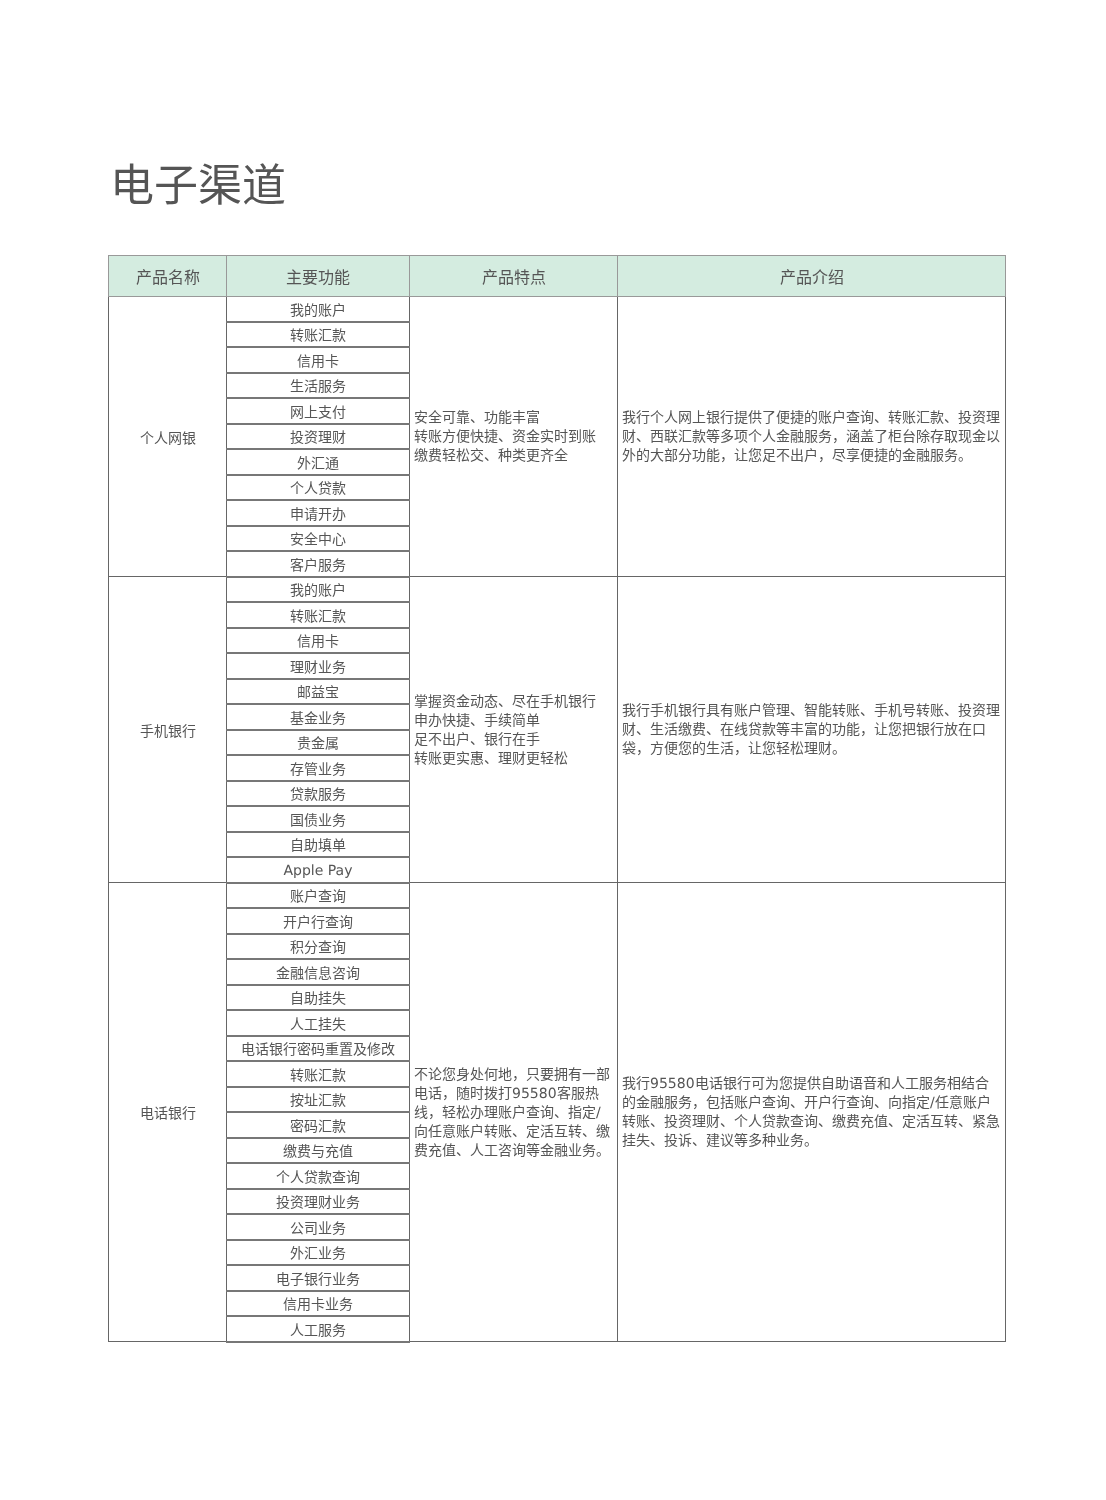电子渠道
| 产品名称 | 主要功能 | 产品特点 | 产品介绍 |
| --- | --- | --- | --- |
| 个人网银 | 我的账户 | 安全可靠、功能丰富 转账方便快捷、资金实时到账 缴费轻松交、种类更齐全 | 我行个人网上银行提供了便捷的账户查询、转账汇款、投资理财、西联汇款等多项个人金融服务，涵盖了柜台除存取现金以外的大部分功能，让您足不出户，尽享便捷的金融服务。 |
| | 转账汇款 | | |
| | 信用卡 | | |
| | 生活服务 | | |
| | 网上支付 | | |
| | 投资理财 | | |
| | 外汇通 | | |
| | 个人贷款 | | |
| | 申请开办 | | |
| | 安全中心 | | |
| | 客户服务 | | |
| 手机银行 | 我的账户 | 掌握资金动态、尽在手机银行 申办快捷、手续简单 足不出户、银行在手 转账更实惠、理财更轻松 | 我行手机银行具有账户管理、智能转账、手机号转账、投资理财、生活缴费、在线贷款等丰富的功能，让您把银行放在口袋，方便您的生活，让您轻松理财。 |
| | 转账汇款 | | |
| | 信用卡 | | |
| | 理财业务 | | |
| | 邮益宝 | | |
| | 基金业务 | | |
| | 贵金属 | | |
| | 存管业务 | | |
| | 贷款服务 | | |
| | 国债业务 | | |
| | 自助填单 | | |
| | Apple Pay | | |
| 电话银行 | 账户查询 | 不论您身处何地，只要拥有一部电话，随时拨打95580客服热线，轻松办理账户查询、指定/向任意账户转账、定活互转、缴费充值、人工咨询等金融业务。 | 我行95580电话银行可为您提供自助语音和人工服务相结合的金融服务，包括账户查询、开户行查询、向指定/任意账户转账、投资理财、个人贷款查询、缴费充值、定活互转、紧急挂失、投诉、建议等多种业务。 |
| | 开户行查询 | | |
| | 积分查询 | | |
| | 金融信息咨询 | | |
| | 自助挂失 | | |
| | 人工挂失 | | |
| | 电话银行密码重置及修改 | | |
| | 转账汇款 | | |
| | 按址汇款 | | |
| | 密码汇款 | | |
| | 缴费与充值 | | |
| | 个人贷款查询 | | |
| | 投资理财业务 | | |
| | 公司业务 | | |
| | 外汇业务 | | |
| | 电子银行业务 | | |
| | 信用卡业务 | | |
| | 人工服务 | | |